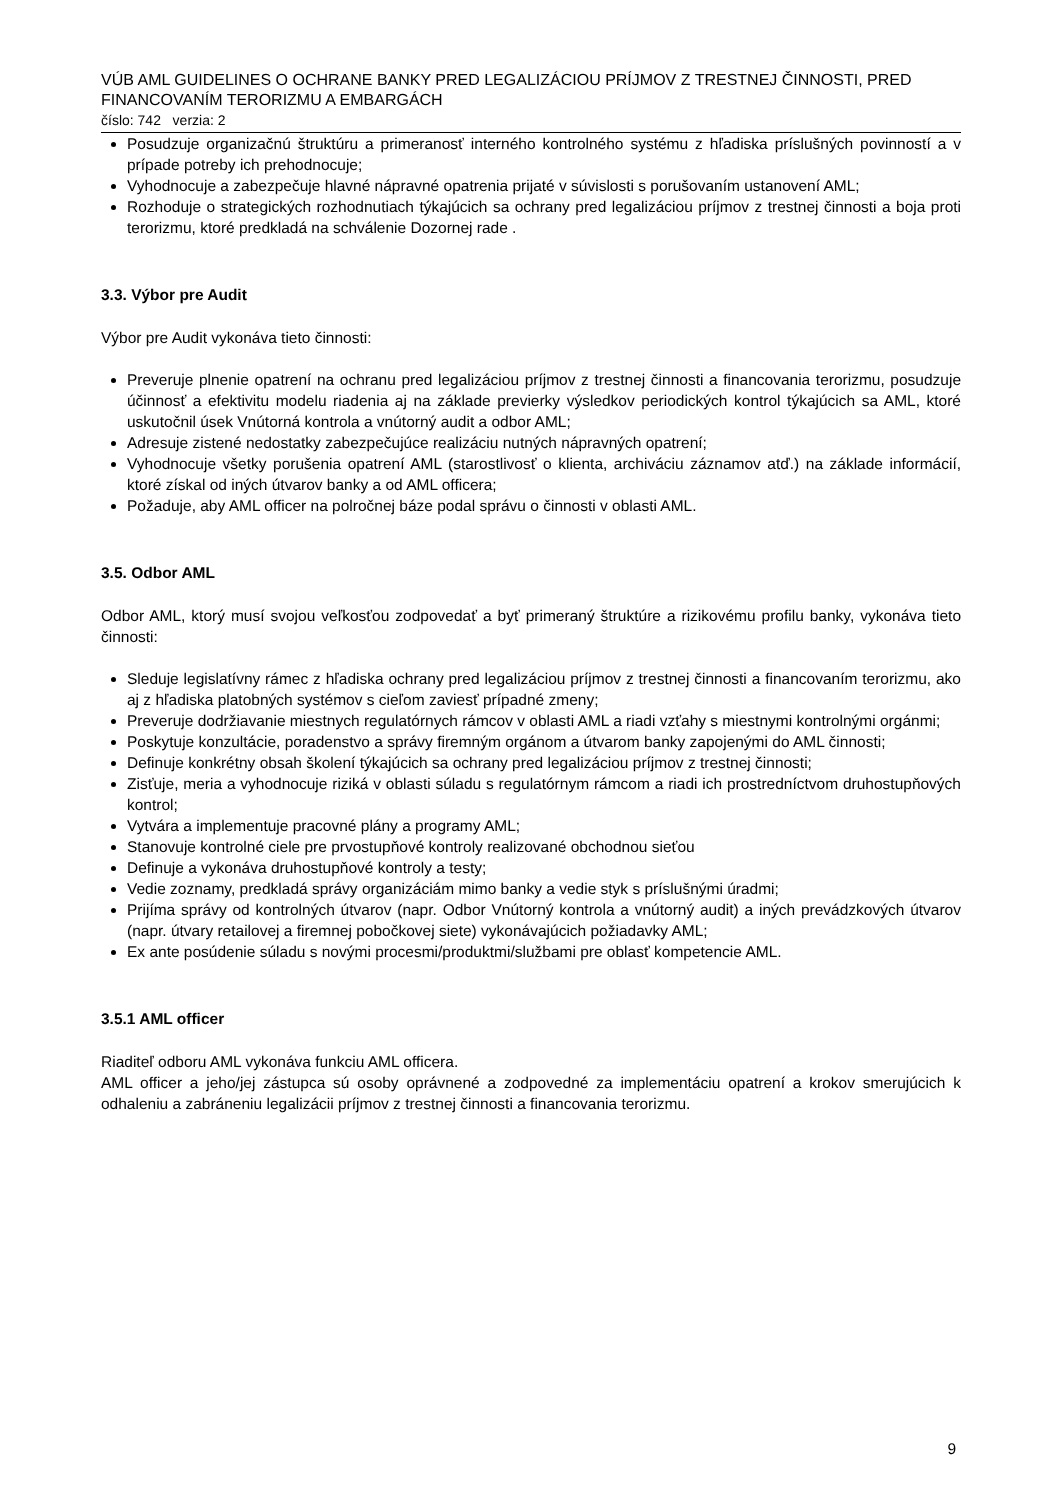VÚB AML GUIDELINES O OCHRANE BANKY PRED LEGALIZÁCIOU PRÍJMOV Z TRESTNEJ ČINNOSTI, PRED FINANCOVANÍM TERORIZMU A EMBARGÁCH
číslo: 742 verzia: 2
Posudzuje organizačnú štruktúru a primeranosť interného kontrolného systému z hľadiska príslušných povinností a v prípade potreby ich prehodnocuje;
Vyhodnocuje a zabezpečuje hlavné nápravné opatrenia prijaté v súvislosti s porušovaním ustanovení AML;
Rozhoduje o strategických rozhodnutiach týkajúcich sa ochrany pred legalizáciou príjmov z trestnej činnosti a boja proti terorizmu, ktoré predkladá na schválenie Dozornej rade .
3.3. Výbor pre Audit
Výbor pre Audit vykonáva tieto činnosti:
Preveruje plnenie opatrení na ochranu pred legalizáciou príjmov z trestnej činnosti a financovania terorizmu, posudzuje účinnosť a efektivitu modelu riadenia aj na základe previerky výsledkov periodických kontrol týkajúcich sa AML, ktoré uskutočnil úsek Vnútorná kontrola a vnútorný audit a odbor AML;
Adresuje zistené nedostatky zabezpečujúce realizáciu nutných nápravných opatrení;
Vyhodnocuje všetky porušenia opatrení AML (starostlivosť o klienta, archiváciu záznamov atď.) na základe informácií, ktoré získal od iných útvarov banky a od AML officera;
Požaduje, aby AML officer na polročnej báze podal správu o činnosti v oblasti AML.
3.5. Odbor AML
Odbor AML, ktorý musí svojou veľkosťou zodpovedať a byť primeraný štruktúre a rizikovému profilu banky, vykonáva tieto činnosti:
Sleduje legislatívny rámec z hľadiska ochrany pred legalizáciou príjmov z trestnej činnosti a financovaním terorizmu, ako aj z hľadiska platobných systémov s cieľom zaviesť prípadné zmeny;
Preveruje dodržiavanie miestnych regulatórnych rámcov v oblasti AML a riadi vzťahy s miestnymi kontrolnými orgánmi;
Poskytuje konzultácie, poradenstvo a správy firemným orgánom a útvarom banky zapojenými do AML činnosti;
Definuje konkrétny obsah školení týkajúcich sa ochrany pred legalizáciou príjmov z trestnej činnosti;
Zisťuje, meria a vyhodnocuje riziká v oblasti súladu s regulatórnym rámcom a riadi ich prostredníctvom druhostupňových kontrol;
Vytvára a implementuje pracovné plány a programy AML;
Stanovuje kontrolné ciele pre prvostupňové kontroly realizované obchodnou sieťou
Definuje a vykonáva druhostupňové kontroly a testy;
Vedie zoznamy, predkladá správy organizáciám mimo banky a vedie styk s príslušnými úradmi;
Prijíma správy od kontrolných útvarov (napr. Odbor Vnútorný kontrola a vnútorný audit) a iných prevádzkových útvarov (napr. útvary retailovej a firemnej pobočkovej siete) vykonávajúcich požiadavky AML;
Ex ante posúdenie súladu s novými procesmi/produktmi/službami pre oblasť kompetencie AML.
3.5.1 AML officer
Riaditeľ odboru AML vykonáva funkciu AML officera.
AML officer a jeho/jej zástupca sú osoby oprávnené a zodpovedné za implementáciu opatrení a krokov smerujúcich k odhaleniu a zabráneniu legalizácii príjmov z trestnej činnosti a financovania terorizmu.
9